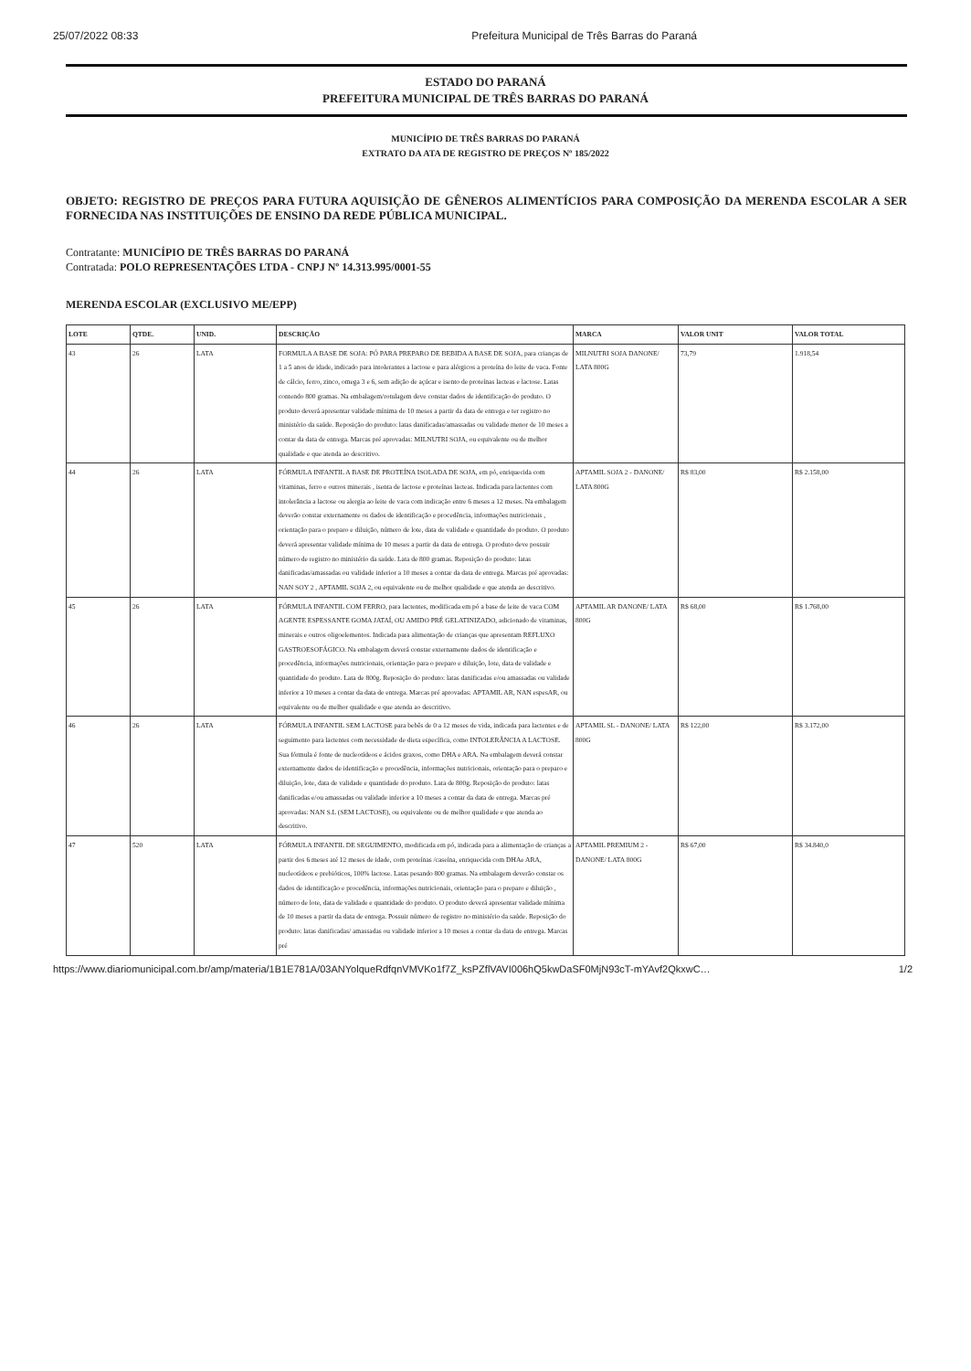25/07/2022 08:33 Prefeitura Municipal de Três Barras do Paraná
ESTADO DO PARANÁ
PREFEITURA MUNICIPAL DE TRÊS BARRAS DO PARANÁ
MUNICÍPIO DE TRÊS BARRAS DO PARANÁ
EXTRATO DA ATA DE REGISTRO DE PREÇOS Nº 185/2022
OBJETO: REGISTRO DE PREÇOS PARA FUTURA AQUISIÇÃO DE GÊNEROS ALIMENTÍCIOS PARA COMPOSIÇÃO DA MERENDA ESCOLAR A SER FORNECIDA NAS INSTITUIÇÕES DE ENSINO DA REDE PÚBLICA MUNICIPAL.
Contratante: MUNICÍPIO DE TRÊS BARRAS DO PARANÁ
Contratada: POLO REPRESENTAÇÕES LTDA - CNPJ Nº 14.313.995/0001-55
MERENDA ESCOLAR (EXCLUSIVO ME/EPP)
| LOTE | QTDE. | UNID. | DESCRIÇÃO | MARCA | VALOR UNIT | VALOR TOTAL |
| --- | --- | --- | --- | --- | --- | --- |
| 43 | 26 | LATA | FORMULA A BASE DE SOJA: PÓ PARA PREPARO DE BEBIDA A BASE DE SOJA, para crianças de 1 a 5 anos de idade, indicado para intolerantes a lactose e para alérgicos a proteína do leite de vaca. Fonte de cálcio, ferro, zinco, omega 3 e 6, sem adição de açúcar e isento de proteínas lacteas e lactose. Latas contendo 800 gramas. Na embalagem/rotulagem deve constar dados de identificação do produto. O produto deverá apresentar validade mínima de 10 meses a partir da data de entrega e ter registro no ministério da saúde. Reposição do produto: latas danificadas/amassadas ou validade menor de 10 meses a contar da data de entrega. Marcas pré aprovadas: MILNUTRI SOJA, ou equivalente ou de melhor qualidade e que atenda ao descritivo. | MILNUTRI SOJA DANONE/ LATA 800G | 73,79 | 1.918,54 |
| 44 | 26 | LATA | FÓRMULA INFANTIL A BASE DE PROTEÍNA ISOLADA DE SOJA, em pó, enriquecida com vitaminas, ferro e outros minerais , isenta de lactose e proteínas lacteas. Indicada para lactentes com intolerância a lactose ou alergia ao leite de vaca com indicação entre 6 meses a 12 meses. Na embalagem deverão constar externamente os dados de identificação e procedência, informações nutricionais , orientação para o preparo e diluição, número de lote, data de validade e quantidade do produto. O produto deverá apresentar validade mínima de 10 meses a partir da data de entrega. O produto deve possuir número de registro no ministério da saúde. Lata de 800 gramas. Reposição do produto: latas danificadas/amassadas ou validade inferior a 10 meses a contar da data de entrega. Marcas pré aprovadas: NAN SOY 2 , APTAMIL SOJA 2, ou equivalente ou de melhor qualidade e que atenda ao descritivo. | APTAMIL SOJA 2 - DANONE/ LATA 800G | R$ 83,00 | R$ 2.158,00 |
| 45 | 26 | LATA | FÓRMULA INFANTIL COM FERRO, para lactentes, modificada em pó a base de leite de vaca COM AGENTE ESPESSANTE GOMA JATAÍ, OU AMIDO PRÉ GELATINIZADO, adicionado de vitaminas, minerais e outros oligoelementos. Indicada para alimentação de crianças que apresentam REFLUXO GASTROESOFÁGICO. Na embalagem deverá constar externamente dados de identificação e procedência, informações nutricionais, orientação para o preparo e diluição, lote, data de validade e quantidade do produto. Lata de 800g. Reposição do produto: latas danificadas e/ou amassadas ou validade inferior a 10 meses a contar da data de entrega. Marcas pré aprovadas: APTAMIL AR, NAN espesAR, ou equivalente ou de melhor qualidade e que atenda ao descritivo. | APTAMIL AR DANONE/ LATA 800G | R$ 68,00 | R$ 1.768,00 |
| 46 | 26 | LATA | FÓRMULA INFANTIL SEM LACTOSE para bebês de 0 a 12 meses de vida, indicada para lactentes e de seguimento para lactentes com necessidade de dieta específica, como INTOLERÂNCIA A LACTOSE. Sua fórmula é fonte de nucleotídeos e ácidos graxos, como DHA e ARA. Na embalagem deverá constar externamente dados de identificação e procedência, informações nutricionais, orientação para o preparo e diluição, lote, data de validade e quantidade do produto. Lata de 800g. Reposição do produto: latas danificadas e/ou amassadas ou validade inferior a 10 meses a contar da data de entrega. Marcas pré aprovadas: NAN S.L (SEM LACTOSE), ou equivalente ou de melhor qualidade e que atenda ao descritivo. | APTAMIL SL - DANONE/ LATA 800G | R$ 122,00 | R$ 3.172,00 |
| 47 | 520 | LATA | FÓRMULA INFANTIL DE SEGUIMENTO, modificada em pó, indicada para a alimentação de crianças a partir dos 6 meses até 12 meses de idade, com proteínas /caseína, enriquecida com DHAe ARA, nucleotídeos e prebióticos, 100% lactose. Latas pesando 800 gramas. Na embalagem deverão constar os dados de identificação e procedência, informações nutricionais, orientação para o preparo e diluição , número de lote, data de validade e quantidade do produto. O produto deverá apresentar validade mínima de 10 meses a partir da data de entrega. Possuir número de registro no ministério da saúde. Reposição do produto: latas danificadas/ amassadas ou validade inferior a 10 meses a contar da data de entrega. Marcas pré | APTAMIL PREMIUM 2 - DANONE/ LATA 800G | R$ 67,00 | R$ 34.840,0 |
https://www.diariomunicipal.com.br/amp/materia/1B1E781A/03ANYolqueRdfqnVMVKo1f7Z_ksPZflVAVI006hQ5kwDaSF0MjN93cT-mYAvf2QkxwC… 1/2